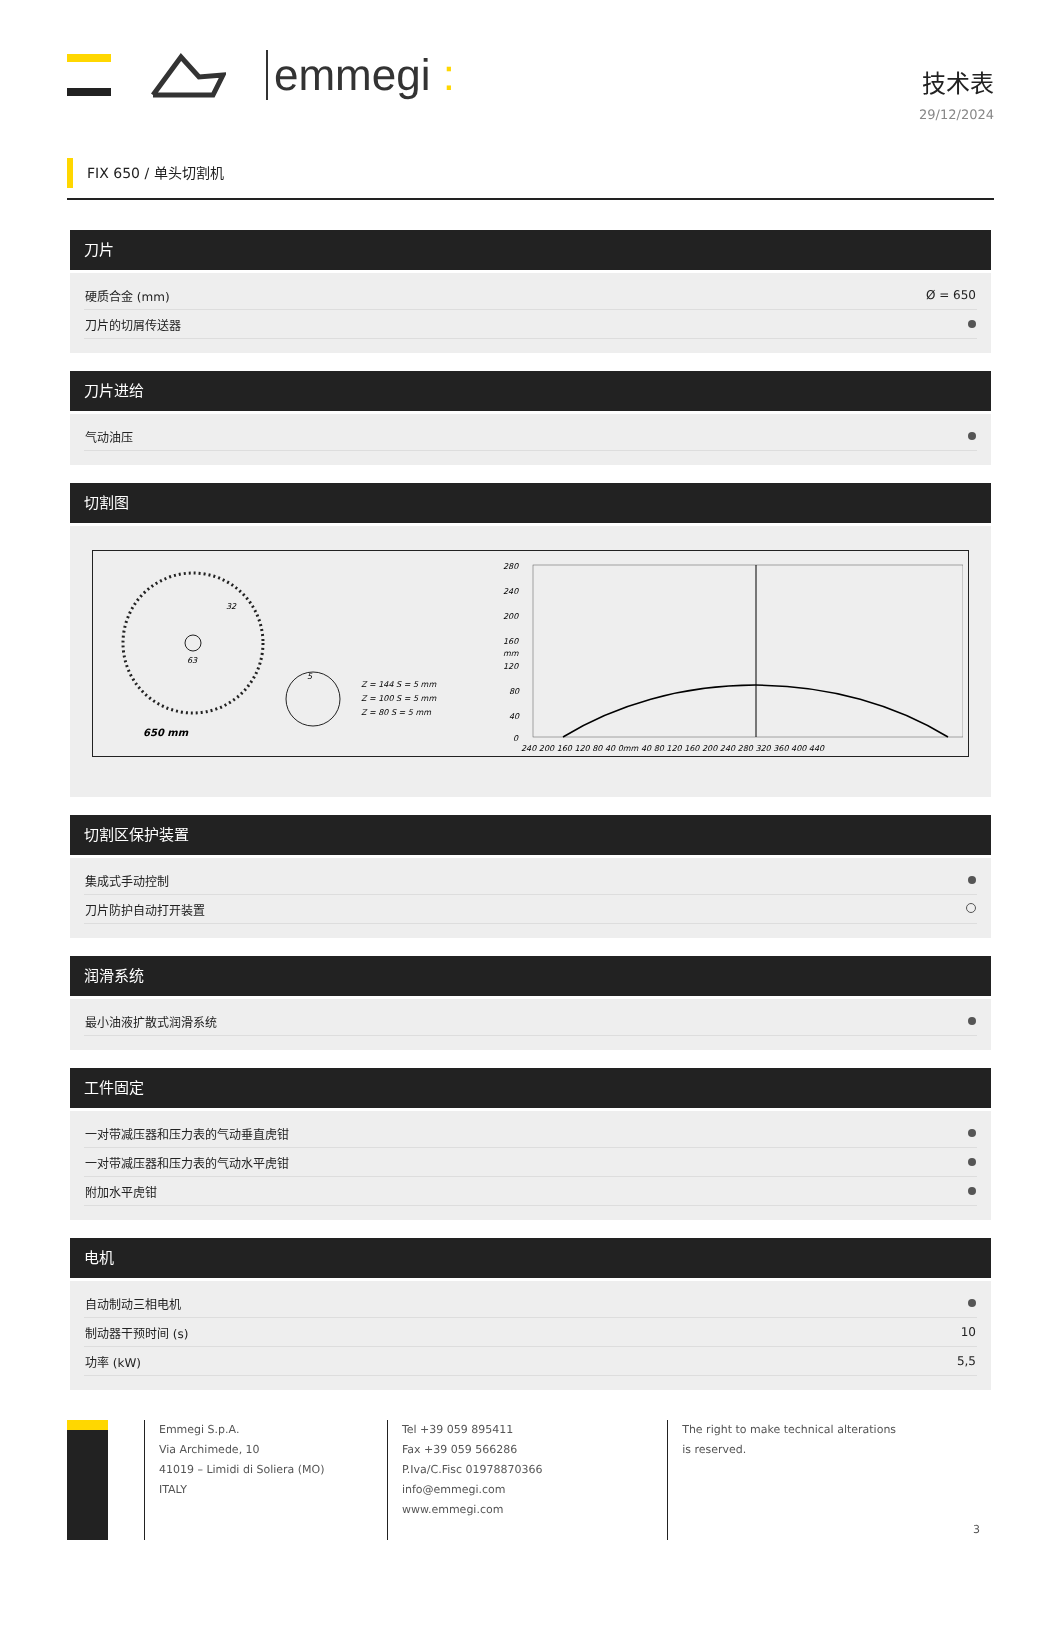emmegi :
技术表
29/12/2024
FIX 650 / 单头切割机
刀片
| 硬质合金 (mm) | Ø = 650 |
| 刀片的切屑传送器 | |
刀片进给
| 气动油压 | |
切割图
650 mm
32
63
5
Z = 144 S = 5 mm
Z = 100 S = 5 mm
Z = 80 S = 5 mm
280
240
200
160
mm
120
80
40
0
240 200 160 120 80 40 0mm 40 80 120 160 200 240 280 320 360 400 440
切割区保护装置
| 集成式手动控制 | |
| 刀片防护自动打开装置 | |
润滑系统
| 最小油液扩散式润滑系统 | |
工件固定
| 一对带减压器和压力表的气动垂直虎钳 | |
| 一对带减压器和压力表的气动水平虎钳 | |
| 附加水平虎钳 | |
电机
| 自动制动三相电机 | |
| 制动器干预时间 (s) | 10 |
| 功率 (kW) | 5,5 |
Emmegi S.p.A.
Via Archimede, 10
41019 – Limidi di Soliera (MO)
ITALY
Tel +39 059 895411
Fax +39 059 566286
P.Iva/C.Fisc 01978870366
info@emmegi.com
www.emmegi.com
The right to make technical alterations is reserved.
3